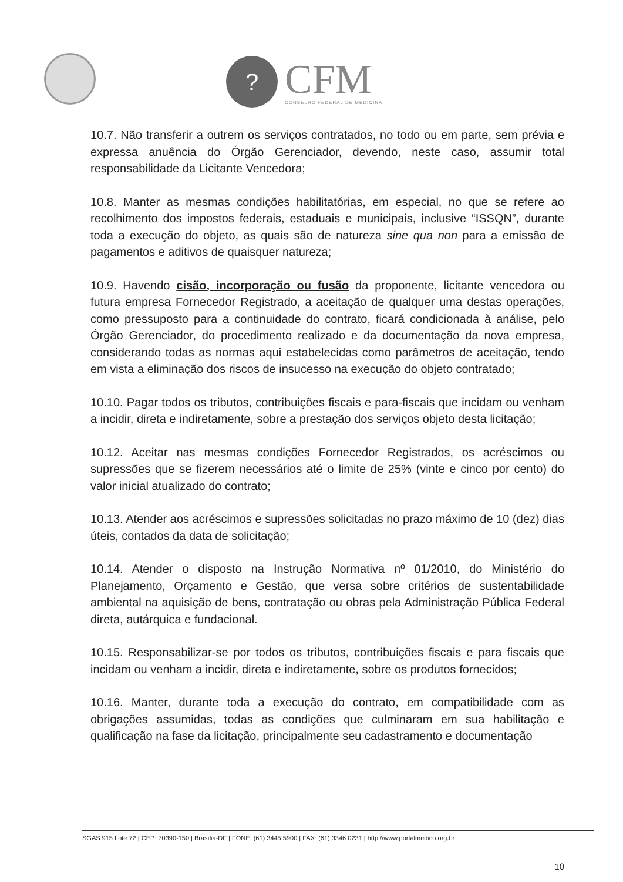?
CFM
CONSELHO FEDERAL DE MEDICINA
10.7. Não transferir a outrem os serviços contratados, no todo ou em parte, sem prévia e expressa anuência do Órgão Gerenciador, devendo, neste caso, assumir total responsabilidade da Licitante Vencedora;
10.8. Manter as mesmas condições habilitatórias, em especial, no que se refere ao recolhimento dos impostos federais, estaduais e municipais, inclusive “ISSQN”, durante toda a execução do objeto, as quais são de natureza sine qua non para a emissão de pagamentos e aditivos de quaisquer natureza;
10.9. Havendo cisão, incorporação ou fusão da proponente, licitante vencedora ou futura empresa Fornecedor Registrado, a aceitação de qualquer uma destas operações, como pressuposto para a continuidade do contrato, ficará condicionada à análise, pelo Órgão Gerenciador, do procedimento realizado e da documentação da nova empresa, considerando todas as normas aqui estabelecidas como parâmetros de aceitação, tendo em vista a eliminação dos riscos de insucesso na execução do objeto contratado;
10.10. Pagar todos os tributos, contribuições fiscais e para-fiscais que incidam ou venham a incidir, direta e indiretamente, sobre a prestação dos serviços objeto desta licitação;
10.12. Aceitar nas mesmas condições Fornecedor Registrados, os acréscimos ou supressões que se fizerem necessários até o limite de 25% (vinte e cinco por cento) do valor inicial atualizado do contrato;
10.13. Atender aos acréscimos e supressões solicitadas no prazo máximo de 10 (dez) dias úteis, contados da data de solicitação;
10.14. Atender o disposto na Instrução Normativa nº 01/2010, do Ministério do Planejamento, Orçamento e Gestão, que versa sobre critérios de sustentabilidade ambiental na aquisição de bens, contratação ou obras pela Administração Pública Federal direta, autárquica e fundacional.
10.15. Responsabilizar-se por todos os tributos, contribuições fiscais e para fiscais que incidam ou venham a incidir, direta e indiretamente, sobre os produtos fornecidos;
10.16. Manter, durante toda a execução do contrato, em compatibilidade com as obrigações assumidas, todas as condições que culminaram em sua habilitação e qualificação na fase da licitação, principalmente seu cadastramento e documentação
SGAS 915 Lote 72 | CEP: 70390-150 | Brasília-DF | FONE: (61) 3445 5900 | FAX: (61) 3346 0231 | http://www.portalmedico.org.br
10